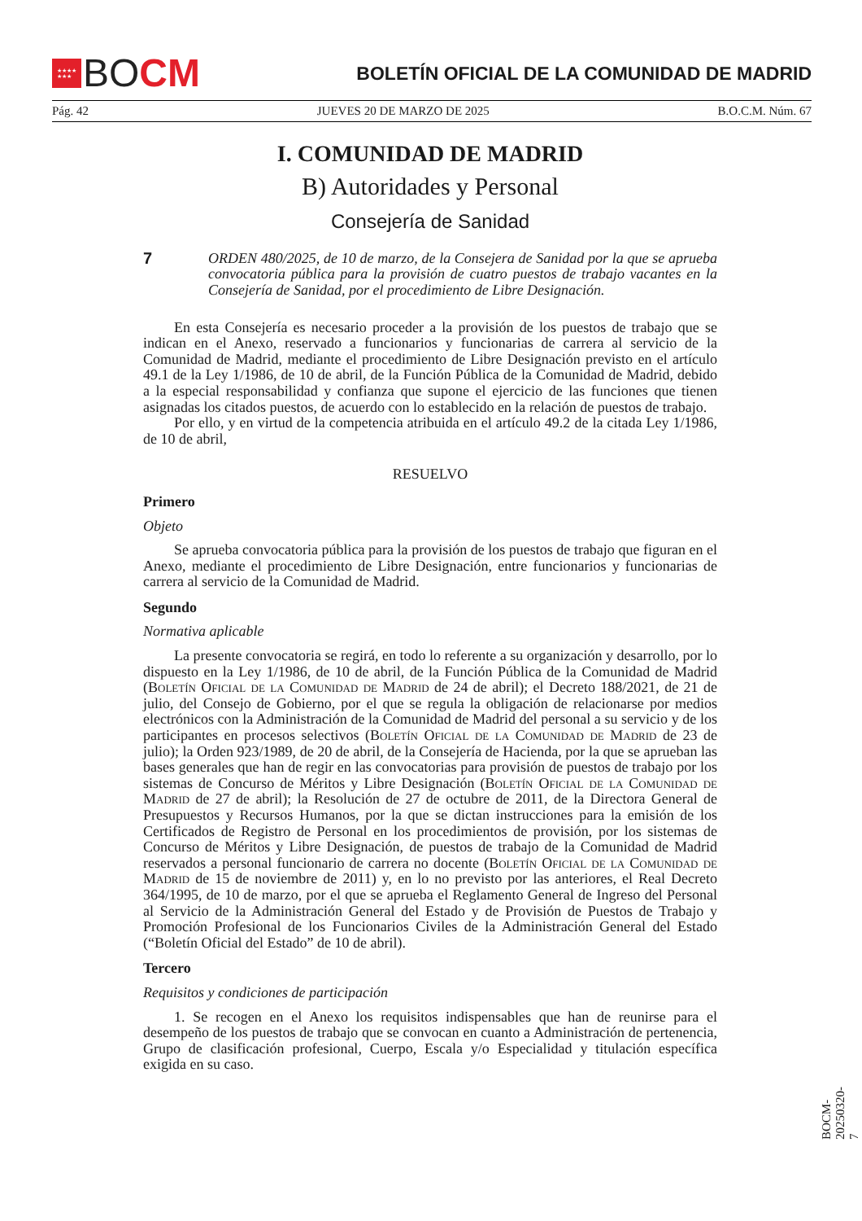★★★★
★★★
BO CM
BOLETÍN OFICIAL DE LA COMUNIDAD DE MADRID
Pág. 42 JUEVES 20 DE MARZO DE 2025 B.O.C.M. Núm. 67
I. COMUNIDAD DE MADRID
B) Autoridades y Personal
Consejería de Sanidad
7 ORDEN 480/2025, de 10 de marzo, de la Consejera de Sanidad por la que se aprueba convocatoria pública para la provisión de cuatro puestos de trabajo vacantes en la Consejería de Sanidad, por el procedimiento de Libre Designación.
En esta Consejería es necesario proceder a la provisión de los puestos de trabajo que se indican en el Anexo, reservado a funcionarios y funcionarias de carrera al servicio de la Comunidad de Madrid, mediante el procedimiento de Libre Designación previsto en el artículo 49.1 de la Ley 1/1986, de 10 de abril, de la Función Pública de la Comunidad de Madrid, debido a la especial responsabilidad y confianza que supone el ejercicio de las funciones que tienen asignadas los citados puestos, de acuerdo con lo establecido en la relación de puestos de trabajo.
Por ello, y en virtud de la competencia atribuida en el artículo 49.2 de la citada Ley 1/1986, de 10 de abril,
RESUELVO
Primero
Objeto
Se aprueba convocatoria pública para la provisión de los puestos de trabajo que figuran en el Anexo, mediante el procedimiento de Libre Designación, entre funcionarios y funcionarias de carrera al servicio de la Comunidad de Madrid.
Segundo
Normativa aplicable
La presente convocatoria se regirá, en todo lo referente a su organización y desarrollo, por lo dispuesto en la Ley 1/1986, de 10 de abril, de la Función Pública de la Comunidad de Madrid (Boletín Oficial de la Comunidad de Madrid de 24 de abril); el Decreto 188/2021, de 21 de julio, del Consejo de Gobierno, por el que se regula la obligación de relacionarse por medios electrónicos con la Administración de la Comunidad de Madrid del personal a su servicio y de los participantes en procesos selectivos (Boletín Oficial de la Comunidad de Madrid de 23 de julio); la Orden 923/1989, de 20 de abril, de la Consejería de Hacienda, por la que se aprueban las bases generales que han de regir en las convocatorias para provisión de puestos de trabajo por los sistemas de Concurso de Méritos y Libre Designación (Boletín Oficial de la Comunidad de Madrid de 27 de abril); la Resolución de 27 de octubre de 2011, de la Directora General de Presupuestos y Recursos Humanos, por la que se dictan instrucciones para la emisión de los Certificados de Registro de Personal en los procedimientos de provisión, por los sistemas de Concurso de Méritos y Libre Designación, de puestos de trabajo de la Comunidad de Madrid reservados a personal funcionario de carrera no docente (Boletín Oficial de la Comunidad de Madrid de 15 de noviembre de 2011) y, en lo no previsto por las anteriores, el Real Decreto 364/1995, de 10 de marzo, por el que se aprueba el Reglamento General de Ingreso del Personal al Servicio de la Administración General del Estado y de Provisión de Puestos de Trabajo y Promoción Profesional de los Funcionarios Civiles de la Administración General del Estado (“Boletín Oficial del Estado” de 10 de abril).
Tercero
Requisitos y condiciones de participación
1. Se recogen en el Anexo los requisitos indispensables que han de reunirse para el desempeño de los puestos de trabajo que se convocan en cuanto a Administración de pertenencia, Grupo de clasificación profesional, Cuerpo, Escala y/o Especialidad y titulación específica exigida en su caso.
BOCM-20250320-7